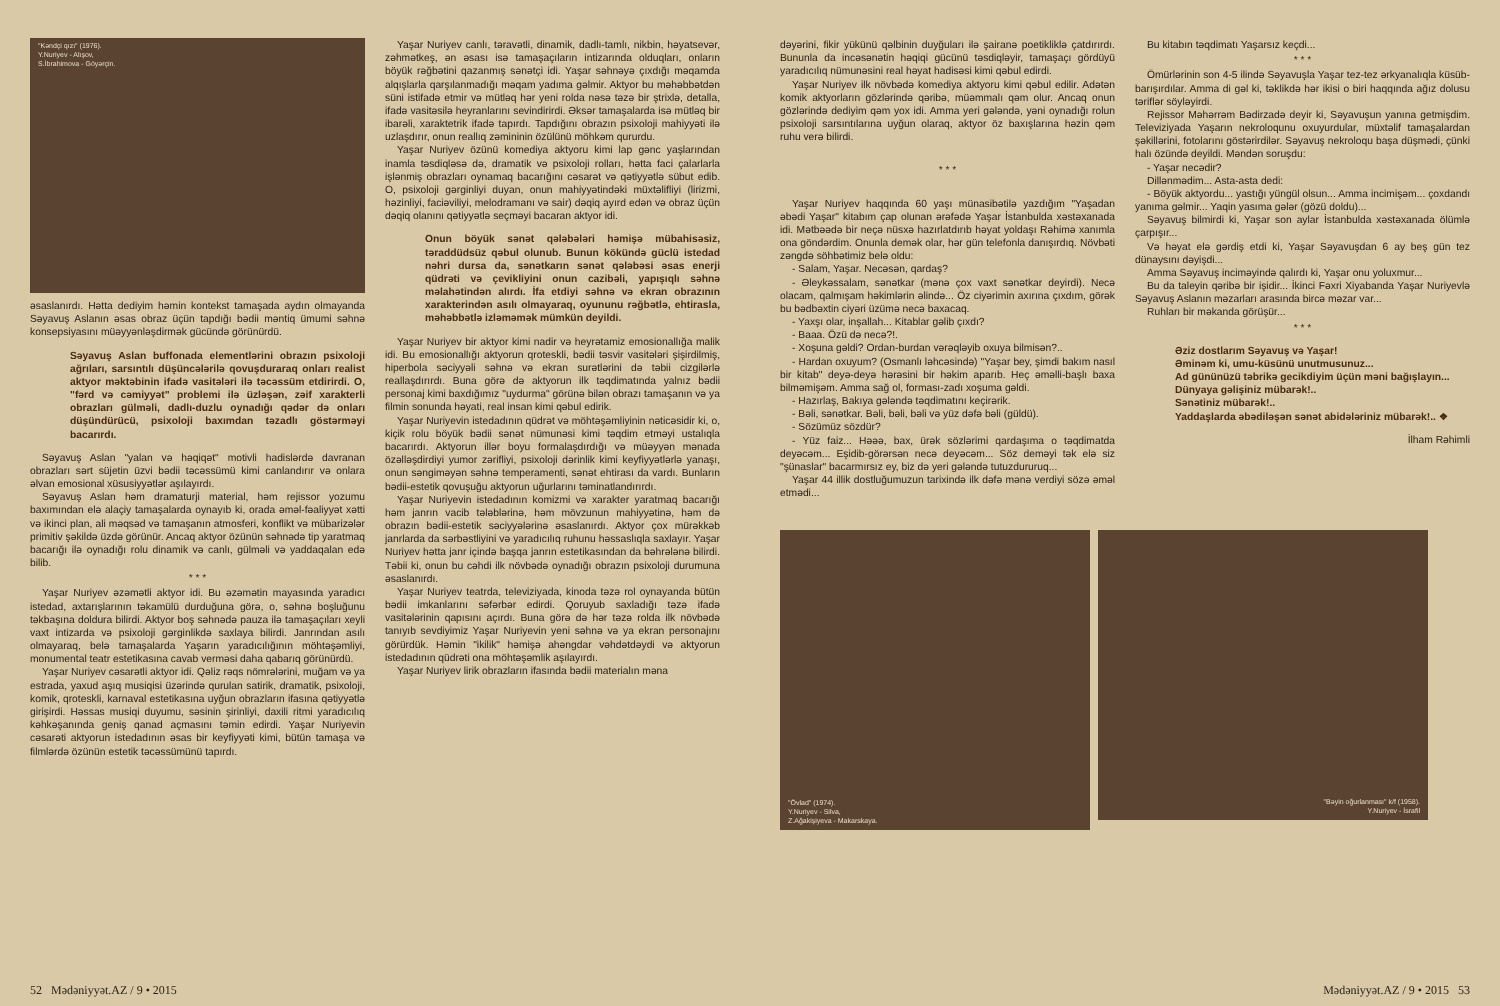"Kəndçi qızı" (1976).
Y.Nuriyev - Alışov,
S.İbrahimova - Göyərçin.
əsaslanırdı. Hətta dediyim həmin kontekst tamaşada aydın olmayanda Səyavuş Aslanın əsas obraz üçün tapdığı bədii məntiq ümumi səhnə konsepsiyasını müəyyənləşdirmək gücündə görünürdü.
Səyavuş Aslan buffonada elementlərini obrazın psixoloji ağrıları, sarsıntılı düşüncələrilə qovuşduraraq onları realist aktyor məktəbinin ifadə vasitələri ilə təcəssüm etdirirdi. O, "fərd və cəmiyyət" problemi ilə üzləşən, zəif xarakterli obrazları gülməli, dadlı-duzlu oynadığı qədər də onları düşündürücü, psixoloji baxımdan təzadlı göstərməyi bacarırdı.
Səyavuş Aslan "yalan və həqiqət" motivli hadislərdə davranan obrazları sərt süjetin üzvi bədii təcəssümü kimi canlandırır və onlara əlvan emosional xüsusiyyətlər aşılayırdı.
Səyavuş Aslan həm dramaturji material, həm rejissor yozumu baxımından elə alaçiy tamaşalarda oynayıb ki, orada əməl-fəaliyyət xətti və ikinci plan, ali məqsəd və tamaşanın atmosferi, konflikt və mübarizələr primitiv şəkildə üzdə görünür. Ancaq aktyor özünün səhnədə tip yaratmaq bacarığı ilə oynadığı rolu dinamik və canlı, gülməli və yaddaqalan edə bilib.
* * *
Yaşar Nuriyev əzəmətli aktyor idi. Bu əzəmətin mayasında yaradıcı istedad, axtarışlarının təkamülü durduğuna görə, o, səhnə boşluğunu təkbaşına doldura bilirdi. Aktyor boş səhnədə pauza ilə tamaşaçıları xeyli vaxt intizarda və psixoloji gərginlikdə saxlaya bilirdi. Janrından asılı olmayaraq, belə tamaşalarda Yaşarın yaradıcılığının möhtəşəmliyi, monumental teatr estetikasına cavab verməsi daha qabarıq görünürdü.
Yaşar Nuriyev cəsarətli aktyor idi. Qəliz rəqs nömrələrini, muğam və ya estrada, yaxud aşıq musiqisi üzərində qurulan satirik, dramatik, psixoloji, komik, qroteskli, karnaval estetikasına uyğun obrazların ifasına qətiyyətlə girişirdi. Həssas musiqi duyumu, səsinin şirinliyi, daxili ritmi yaradıcılıq kəhkəşanında geniş qanad açmasını təmin edirdi. Yaşar Nuriyevin cəsarəti aktyorun istedadının əsas bir keyfiyyəti kimi, bütün tamaşa və filmlərdə özünün estetik təcəssümünü tapırdı.
Yaşar Nuriyev canlı, təravətli, dinamik, dadlı-tamlı, nikbin, həyatsevər, zəhmətkeş, ən əsası isə tamaşaçıların intizarında olduqları, onların böyük rəğbətini qazanmış sənətçi idi. Yaşar səhnəyə çıxdığı məqamda alqışlarla qarşılanmadığı məqam yadıma gəlmir. Aktyor bu məhəbbətdən süni istifadə etmir və mütləq hər yeni rolda nəsə təzə bir ştrixlə, detalla, ifadə vasitəsilə heyranlarını sevindirirdi. Əksər tamaşalarda isə mütləq bir ibarəli, xaraktetrik ifadə tapırdı. Tapdığını obrazın psixoloji mahiyyəti ilə uzlaşdırır, onun reallıq zəmininin özülünü möhkəm qururdu.
Yaşar Nuriyev özünü komediya aktyoru kimi lap gənc yaşlarından inamla təsdiqləsə də, dramatik və psixoloji rolları, hətta faci çalarlarla işlənmiş obrazları oynamaq bacarığını cəsarət və qətiyyətlə sübut edib. O, psixoloji gərginliyi duyan, onun mahiyyətindəki müxtəlifliyi (lirizmi, həzinliyi, faciəviliyi, melodramanı və sair) dəqiq ayırd edən və obraz üçün dəqiq olanını qətiyyətlə seçməyi bacaran aktyor idi.
Onun böyük sənət qələbələri həmişə mübahisəsiz, təraddüdsüz qəbul olunub. Bunun kökündə güclü istedad nəhri dursa da, sənətkarın sənət qələbəsi əsas enerji qüdrəti və çevikliyini onun cazibəli, yapışıqlı səhnə məlahətindən alırdı. İfa etdiyi səhnə və ekran obrazının xarakterindən asılı olmayaraq, oyununu rəğbətlə, ehtirasla, məhəbbətlə izləməmək mümkün deyildi.
Yaşar Nuriyev bir aktyor kimi nadir və heyrətamiz emosionallığa malik idi. Bu emosionallığı aktyorun qroteskli, bədii təsvir vasitələri şişirdilmiş, hiperbola səciyyəli səhnə və ekran surətlərini də təbii cizgilərlə reallaşdırırdı. Buna görə də aktyorun ilk təqdimatında yalnız bədii personaj kimi baxdığımız "uydurma" görünə bilən obrazı tamaşanın və ya filmin sonunda həyati, real insan kimi qəbul edirik.
Yaşar Nuriyevin istedadının qüdrət və möhtəşəmliyinin nəticəsidir ki, o, kiçik rolu böyük bədii sənət nümunəsi kimi təqdim etməyi ustalıqla bacarırdı. Aktyorun illər boyu formalaşdırdığı və müəyyən mənada özəlləşdirdiyi yumor zərifliyi, psixoloji dərinlik kimi keyfiyyətlərlə yanaşı, onun səngiməyən səhnə temperamenti, sənət ehtirası da vardı. Bunların bədii-estetik qovuşuğu aktyorun uğurlarını təminatlandırırdı.
Yaşar Nuriyevin istedadının komizmi və xarakter yaratmaq bacarığı həm janrın vacib tələblərinə, həm mövzunun mahiyyətinə, həm də obrazın bədii-estetik səciyyələrinə əsaslanırdı. Aktyor çox mürəkkəb janrlarda da sərbəstliyini və yaradıcılıq ruhunu həssaslıqla saxlayır. Yaşar Nuriyev hətta janr içində başqa janrın estetikasından da bəhrələnə bilirdi. Təbii ki, onun bu cəhdi ilk növbədə oynadığı obrazın psixoloji durumuna əsaslanırdı.
Yaşar Nuriyev teatrda, televiziyada, kinoda təzə rol oynayanda bütün bədii imkanlarını səfərbər edirdi. Qoruyub saxladığı təzə ifadə vasitələrinin qapısını açırdı. Buna görə də hər təzə rolda ilk növbədə tanıyıb sevdiyimiz Yaşar Nuriyevin yeni səhnə və ya ekran personajını görürdük. Həmin "ikilik" həmişə ahəngdar vəhdətdəydi və aktyorun istedadının qüdrəti ona möhtəşəmlik aşılayırdı.
Yaşar Nuriyev lirik obrazların ifasında bədii materialın məna
52 Mədəniyyət.AZ / 9 • 2015
dəyərini, fikir yükünü qəlbinin duyğuları ilə şairanə poetikliklə çatdırırdı. Bununla da incəsənətin həqiqi gücünü təsdiqləyir, tamaşaçı gördüyü yaradıcılıq nümunəsini real həyat hadisəsi kimi qəbul edirdi.
Yaşar Nuriyev ilk növbədə komediya aktyoru kimi qəbul edilir. Adətən komik aktyorların gözlərində qəribə, müəmmalı qəm olur. Ancaq onun gözlərində dediyim qəm yox idi. Amma yeri gələndə, yəni oynadığı rolun psixoloji sarsıntılarına uyğun olaraq, aktyor öz baxışlarına həzin qəm ruhu verə bilirdi.
* * *
Yaşar Nuriyev haqqında 60 yaşı münasibətilə yazdığım "Yaşadan əbədi Yaşar" kitabım çap olunan ərəfədə Yaşar İstanbulda xəstəxanada idi. Mətbəədə bir neçə nüsxə hazırlatdırıb həyat yoldaşı Rəhimə xanımla ona göndərdim. Onunla demək olar, hər gün telefonla danışırdıq. Növbəti zəngdə söhbətimiz belə oldu:
- Salam, Yaşar. Necəsən, qardaş?
- Əleykəssalam, sənətkar (mənə çox vaxt sənətkar deyirdi). Necə olacam, qalmışam həkimlərin əlində... Öz ciyərimin axırına çıxdım, görək bu bədbəxtin ciyəri üzümə necə baxacaq.
- Yaxşı olar, inşallah... Kitablar gəlib çıxdı?
- Baaa. Özü də necə?!.
- Xoşuna gəldi? Ordan-burdan vərəqləyib oxuya bilmisən?..
- Hardan oxuyum? (Osmanlı ləhcəsində) "Yaşar bey, şimdi bakım nasıl bir kitab" deyə-deyə hərəsini bir həkim aparıb. Heç əməlli-başlı baxa bilməmişəm. Amma sağ ol, forması-zadı xoşuma gəldi.
- Hazırlaş, Bakıya gələndə təqdimatını keçirərik.
- Bəli, sənətkar. Bəli, bəli, bəli və yüz dəfə bəli (güldü).
- Sözümüz sözdür?
- Yüz faiz... Həəə, bax, ürək sözlərimi qardaşıma o təqdimatda deyəcəm... Eşidib-görərsən necə deyəcəm... Söz deməyi tək elə siz "şünaslar" bacarmırsız ey, biz də yeri gələndə tutuzdururuq...
Yaşar 44 illik dostluğumuzun tarixində ilk dəfə mənə verdiyi sözə əməl etmədi...
Bu kitabın təqdimatı Yaşarsız keçdi...
* * *
Ömürlərinin son 4-5 ilində Səyavuşla Yaşar tez-tez ərkyanalıqla küsüb-barışırdılar. Amma di gəl ki, təklikdə hər ikisi o biri haqqında ağız dolusu təriflər söyləyirdi.
Rejissor Məhərrəm Bədirzadə deyir ki, Səyavuşun yanına getmişdim. Televiziyada Yaşarın nekroloqunu oxuyurdular, müxtəlif tamaşalardan şəkillərini, fotolarını göstərirdilər. Səyavuş nekroloqu başa düşmədi, çünki halı özündə deyildi. Məndən soruşdu:
- Yaşar necədir?
Dillənmədim... Asta-asta dedi:
- Böyük aktyordu... yastığı yüngül olsun... Amma incimişəm... çoxdandı yanıma gəlmir... Yaqin yasıma gələr (gözü doldu)...
Səyavuş bilmirdi ki, Yaşar son aylar İstanbulda xəstəxanada ölümlə çarpışır...
Və həyat elə gərdiş etdi ki, Yaşar Səyavuşdan 6 ay beş gün tez dünaysını dəyişdi...
Amma Səyavuş inciməyində qalırdı ki, Yaşar onu yoluxmur...
Bu da taleyin qəribə bir işidir... İkinci Fəxri Xiyabanda Yaşar Nuriyevlə Səyavuş Aslanın məzarları arasında bircə məzar var...
Ruhları bir məkanda görüşür...
* * *
Əziz dostlarım Səyavuş və Yaşar!
Əminəm ki, umu-küsünü unutmusunuz...
Ad gününüzü təbrikə gecikdiyim üçün məni bağışlayın...
Dünyaya gəlişiniz mübarək!..
Sənətiniz mübarək!..
Yaddaşlarda əbədiləşən sənət abidələriniz mübarək!.. ❖
İlham Rəhimli
"Övlad" (1974).
Y.Nuriyev - Silva,
Z.Ağakişiyeva - Makarskaya.
"Bəyin oğurlanması" k/f (1958).
Y.Nuriyev - İsrafil
Mədəniyyət.AZ / 9 • 2015 53